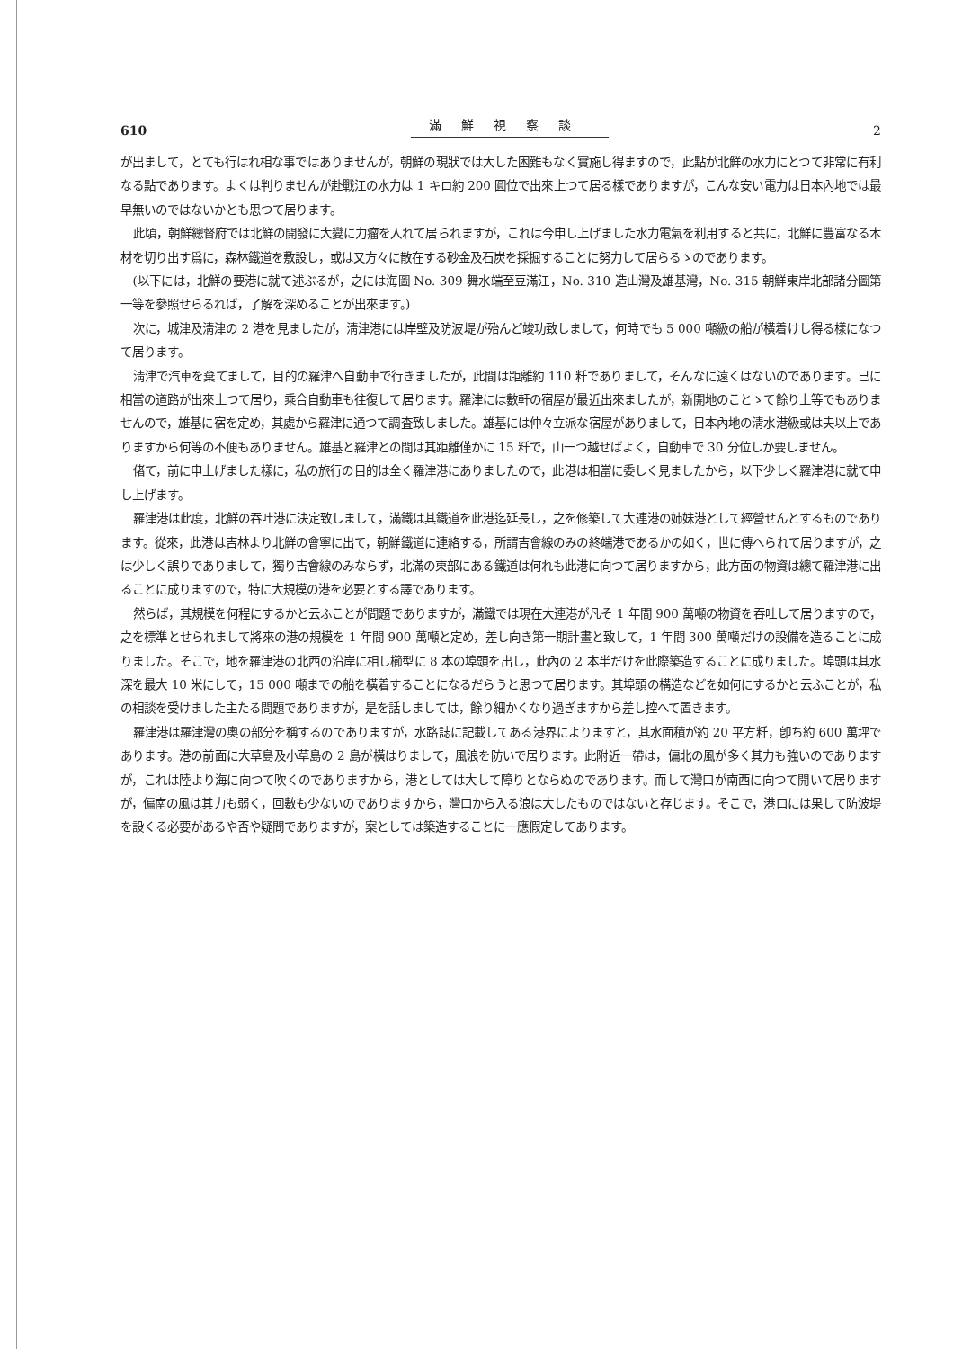610 滿鮮視察談 2
が出まして，とても行はれ相な事ではありませんが，朝鮮の現狀では大した困難もなく實施し得ますので，此點が北鮮の水力にとつて非常に有利なる點であります。よくは判りませんが赴戰江の水力は 1 キロ約 200 圓位で出來上つて居る樣でありますが，こんな安い電力は日本內地では最早無いのではないかとも思つて居ります。
此頃，朝鮮總督府では北鮮の開發に大變に力瘤を入れて居られますが，これは今申し上げました水力電氣を利用すると共に，北鮮に豐富なる木材を切り出す爲に，森林鐵道を敷設し，或は又方々に散在する砂金及石炭を採掘することに努力して居らるゝのであります。
(以下には，北鮮の要港に就て述ぶるが，之には海圖 No. 309 舞水端至豆滿江，No. 310 造山灣及雄基灣，No. 315 朝鮮東岸北部諸分圖第一等を參照せらるれば，了解を深めることが出來ます。)
次に，城津及淸津の 2 港を見ましたが，淸津港には岸壁及防波堤が殆んど竣功致しまして，何時でも 5 000 噸級の船が橫着けし得る樣になつて居ります。
淸津で汽車を棄てまして，目的の羅津へ自動車で行きましたが，此間は距離約 110 粁でありまして，そんなに遠くはないのであります。已に相當の道路が出來上つて居り，乘合自動車も往復して居ります。羅津には數軒の宿屋が最近出來ましたが，新開地のことゝて餘り上等でもありませんので，雄基に宿を定め，其處から羅津に通つて調査致しました。雄基には仲々立派な宿屋がありまして，日本內地の淸水港級或は夫以上でありますから何等の不便もありません。雄基と羅津との間は其距離僅かに 15 粁で，山一つ越せばよく，自動車で 30 分位しか要しません。
偖て，前に申上げました樣に，私の旅行の目的は全く羅津港にありましたので，此港は相當に委しく見ましたから，以下少しく羅津港に就て申し上げます。
羅津港は此度，北鮮の吞吐港に決定致しまして，滿鐵は其鐵道を此港迄延長し，之を修築して大連港の姉妹港として經營せんとするものであります。從來，此港は吉林より北鮮の會寧に出て，朝鮮鐵道に連絡する，所謂吉會線のみの終端港であるかの如く，世に傳へられて居りますが，之は少しく誤りでありまして，獨り吉會線のみならず，北滿の東部にある鐵道は何れも此港に向つて居りますから，此方面の物資は總て羅津港に出ることに成りますので，特に大規模の港を必要とする譯であります。
然らば，其規模を何程にするかと云ふことが問題でありますが，滿鐵では現在大連港が凡そ 1 年間 900 萬噸の物資を吞吐して居りますので，之を標準とせられまして將來の港の規模を 1 年間 900 萬噸と定め，差し向き第一期計畫と致して，1 年間 300 萬噸だけの設備を造ることに成りました。そこで，地を羅津港の北西の沿岸に相し櫛型に 8 本の埠頭を出し，此內の 2 本半だけを此際築造することに成りました。埠頭は其水深を最大 10 米にして，15 000 噸までの船を橫着することになるだらうと思つて居ります。其埠頭の構造などを如何にするかと云ふことが，私の相談を受けました主たる問題でありますが，是を話しましては，餘り細かくなり過ぎますから差し控へて置きます。
羅津港は羅津灣の奧の部分を稱するのでありますが，水路誌に記載してある港界によりますと，其水面積が約 20 平方粁，卽ち約 600 萬坪であります。港の前面に大草島及小草島の 2 島が橫はりまして，風浪を防いで居ります。此附近一帶は，偏北の風が多く其力も強いのでありますが，これは陸より海に向つて吹くのでありますから，港としては大して障りとならぬのであります。而して灣口が南西に向つて開いて居りますが，偏南の風は其力も弱く，回數も少ないのでありますから，灣口から入る浪は大したものではないと存じます。そこで，港口には果して防波堤を設くる必要があるや否や疑問でありますが，案としては築造することに一應假定してあります。